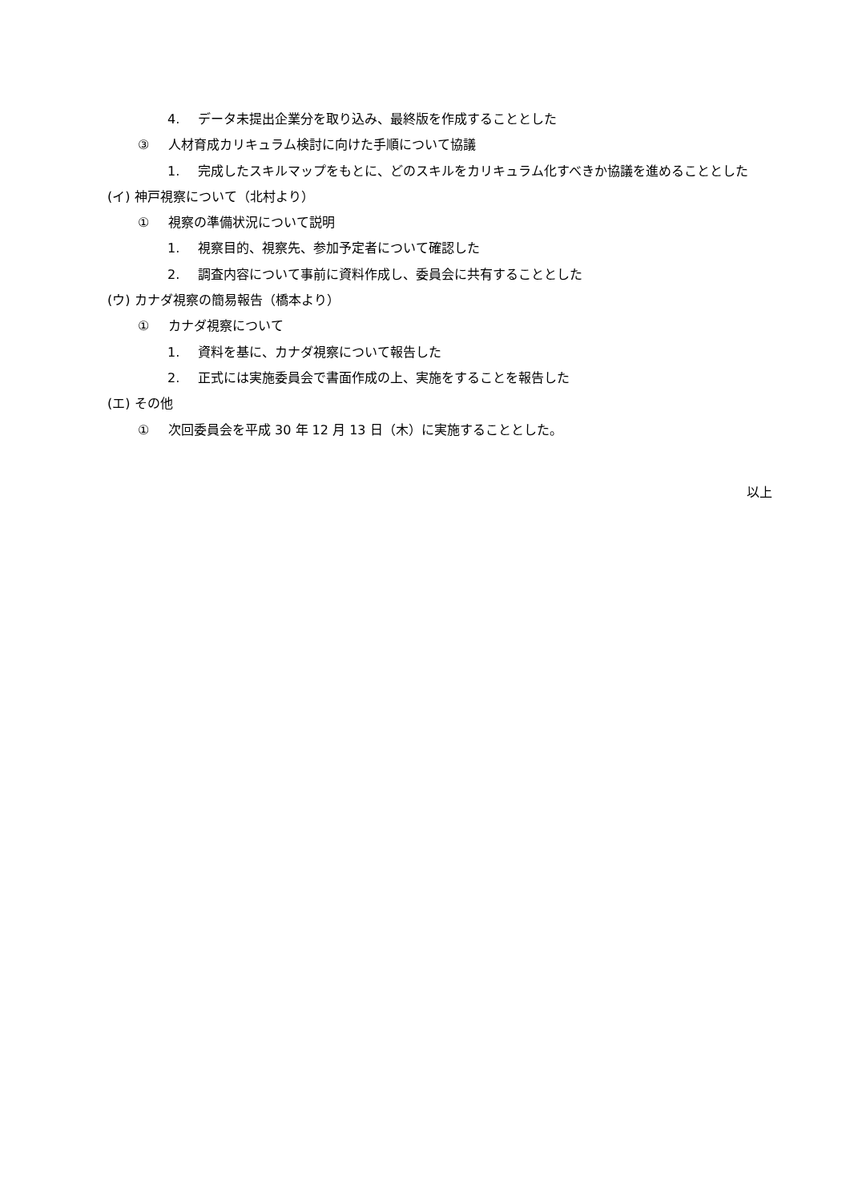4. データ未提出企業分を取り込み、最終版を作成することとした
③ 人材育成カリキュラム検討に向けた手順について協議
1. 完成したスキルマップをもとに、どのスキルをカリキュラム化すべきか協議を進めることとした
(イ) 神戸視察について（北村より）
① 視察の準備状況について説明
1. 視察目的、視察先、参加予定者について確認した
2. 調査内容について事前に資料作成し、委員会に共有することとした
(ウ) カナダ視察の簡易報告（橋本より）
① カナダ視察について
1. 資料を基に、カナダ視察について報告した
2. 正式には実施委員会で書面作成の上、実施をすることを報告した
(エ) その他
① 次回委員会を平成 30 年 12 月 13 日（木）に実施することとした。
以上